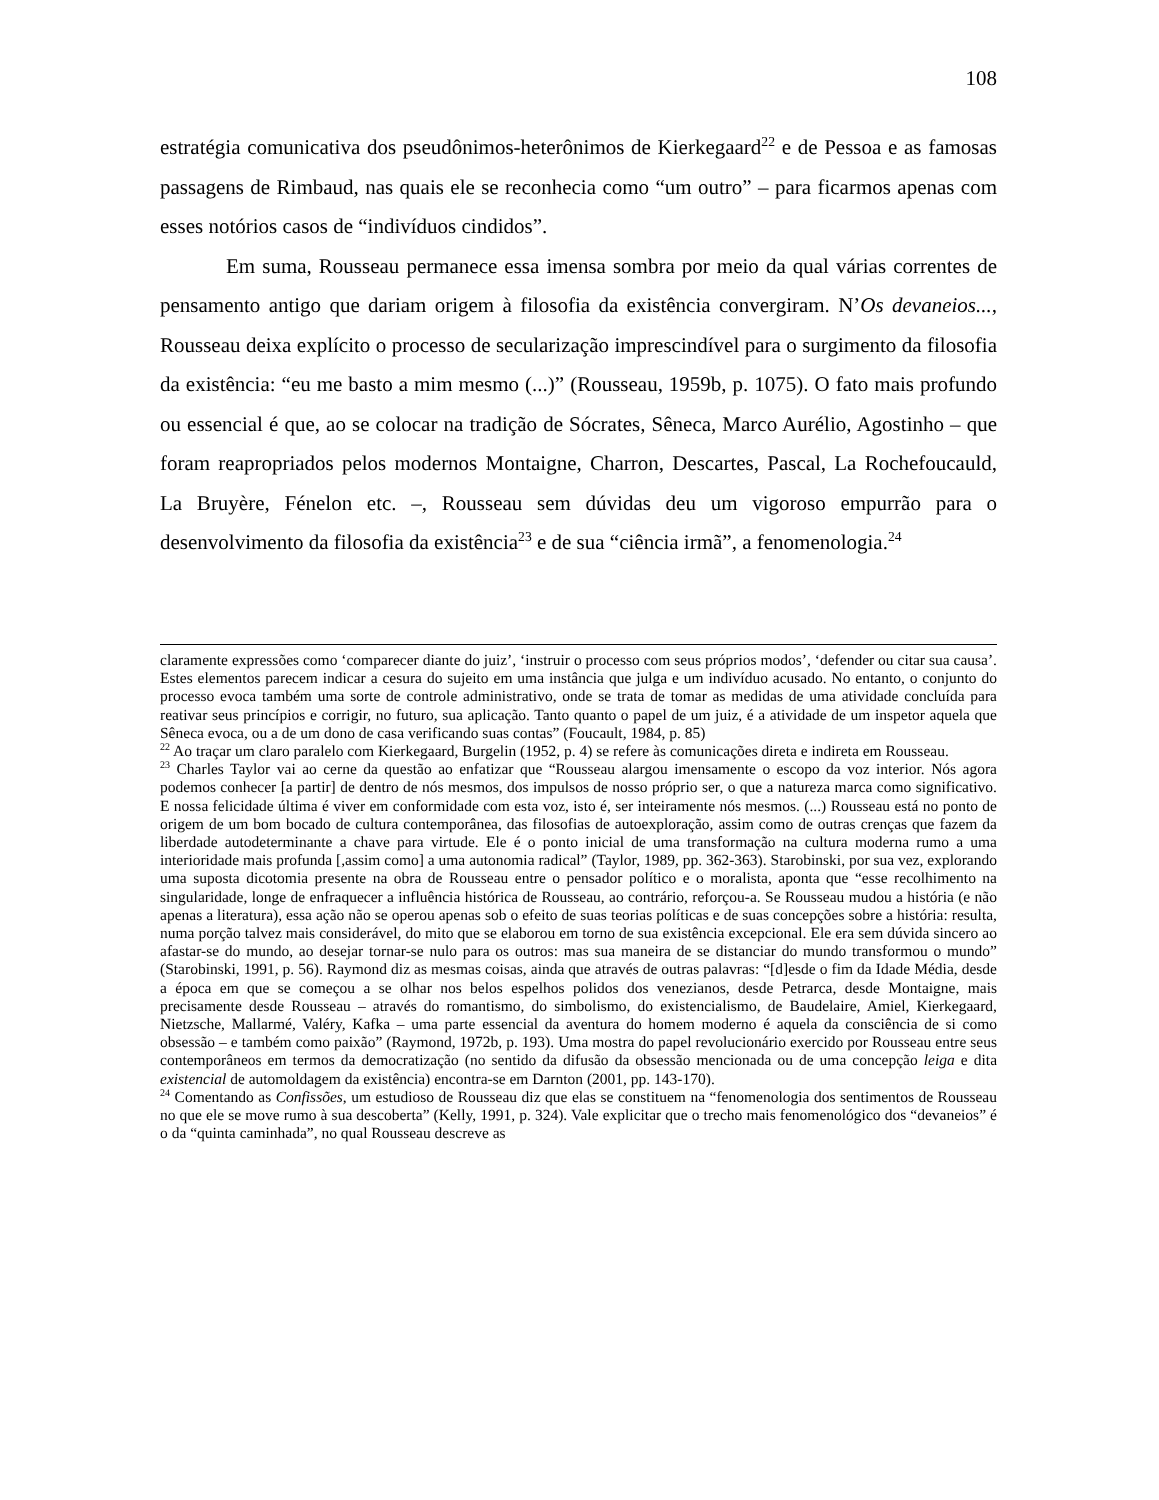108
estratégia comunicativa dos pseudônimos-heterônimos de Kierkegaard<sup>22</sup> e de Pessoa e as famosas passagens de Rimbaud, nas quais ele se reconhecia como “um outro” – para ficarmos apenas com esses notórios casos de “indivíduos cindidos”.
Em suma, Rousseau permanece essa imensa sombra por meio da qual várias correntes de pensamento antigo que dariam origem à filosofia da existência convergiram. N’Os devaneios..., Rousseau deixa explícito o processo de secularização imprescindível para o surgimento da filosofia da existência: “eu me basto a mim mesmo (...)” (Rousseau, 1959b, p. 1075). O fato mais profundo ou essencial é que, ao se colocar na tradição de Sócrates, Sêneca, Marco Aurélio, Agostinho – que foram reapropriados pelos modernos Montaigne, Charron, Descartes, Pascal, La Rochefoucauld, La Bruyère, Fénelon etc. –, Rousseau sem dúvidas deu um vigoroso empurrão para o desenvolvimento da filosofia da existência<sup>23</sup> e de sua “ciência irmã”, a fenomenologia.<sup>24</sup>
claramente expressões como ‘comparecer diante do juiz’, ‘instruir o processo com seus próprios modos’, ‘defender ou citar sua causa’. Estes elementos parecem indicar a cesura do sujeito em uma instância que julga e um indivíduo acusado. No entanto, o conjunto do processo evoca também uma sorte de controle administrativo, onde se trata de tomar as medidas de uma atividade concluída para reativar seus princípios e corrigir, no futuro, sua aplicação. Tanto quanto o papel de um juiz, é a atividade de um inspetor aquela que Sêneca evoca, ou a de um dono de casa verificando suas contas” (Foucault, 1984, p. 85)
<sup>22</sup> Ao traçar um claro paralelo com Kierkegaard, Burgelin (1952, p. 4) se refere às comunicações direta e indireta em Rousseau.
<sup>23</sup> Charles Taylor vai ao cerne da questão ao enfatizar que “Rousseau alargou imensamente o escopo da voz interior. Nós agora podemos conhecer [a partir] de dentro de nós mesmos, dos impulsos de nosso próprio ser, o que a natureza marca como significativo. E nossa felicidade última é viver em conformidade com esta voz, isto é, ser inteiramente nós mesmos. (...) Rousseau está no ponto de origem de um bom bocado de cultura contemporânea, das filosofias de autoexploração, assim como de outras crenças que fazem da liberdade autodeterminante a chave para virtude. Ele é o ponto inicial de uma transformação na cultura moderna rumo a uma interioridade mais profunda [,assim como] a uma autonomia radical” (Taylor, 1989, pp. 362-363). Starobinski, por sua vez, explorando uma suposta dicotomia presente na obra de Rousseau entre o pensador político e o moralista, aponta que “esse recolhimento na singularidade, longe de enfraquecer a influência histórica de Rousseau, ao contrário, reforçou-a. Se Rousseau mudou a história (e não apenas a literatura), essa ação não se operou apenas sob o efeito de suas teorias políticas e de suas concepções sobre a história: resulta, numa porção talvez mais considerável, do mito que se elaborou em torno de sua existência excepcional. Ele era sem dúvida sincero ao afastar-se do mundo, ao desejar tornar-se nulo para os outros: mas sua maneira de se distanciar do mundo transformou o mundo” (Starobinski, 1991, p. 56). Raymond diz as mesmas coisas, ainda que através de outras palavras: “[d]esde o fim da Idade Média, desde a época em que se começou a se olhar nos belos espelhos polidos dos venezianos, desde Petrarca, desde Montaigne, mais precisamente desde Rousseau – através do romantismo, do simbolismo, do existencialismo, de Baudelaire, Amiel, Kierkegaard, Nietzsche, Mallarmé, Valéry, Kafka – uma parte essencial da aventura do homem moderno é aquela da consciência de si como obsessão – e também como paixão” (Raymond, 1972b, p. 193). Uma mostra do papel revolucionário exercido por Rousseau entre seus contemporâneos em termos da democratização (no sentido da difusão da obsessão mencionada ou de uma concepção leiga e dita existencial de automoldagem da existência) encontra-se em Darnton (2001, pp. 143-170).
<sup>24</sup> Comentando as Confissões, um estudioso de Rousseau diz que elas se constituem na “fenomenologia dos sentimentos de Rousseau no que ele se move rumo à sua descoberta” (Kelly, 1991, p. 324). Vale explicitar que o trecho mais fenomenológico dos “devaneios” é o da “quinta caminhada”, no qual Rousseau descreve as